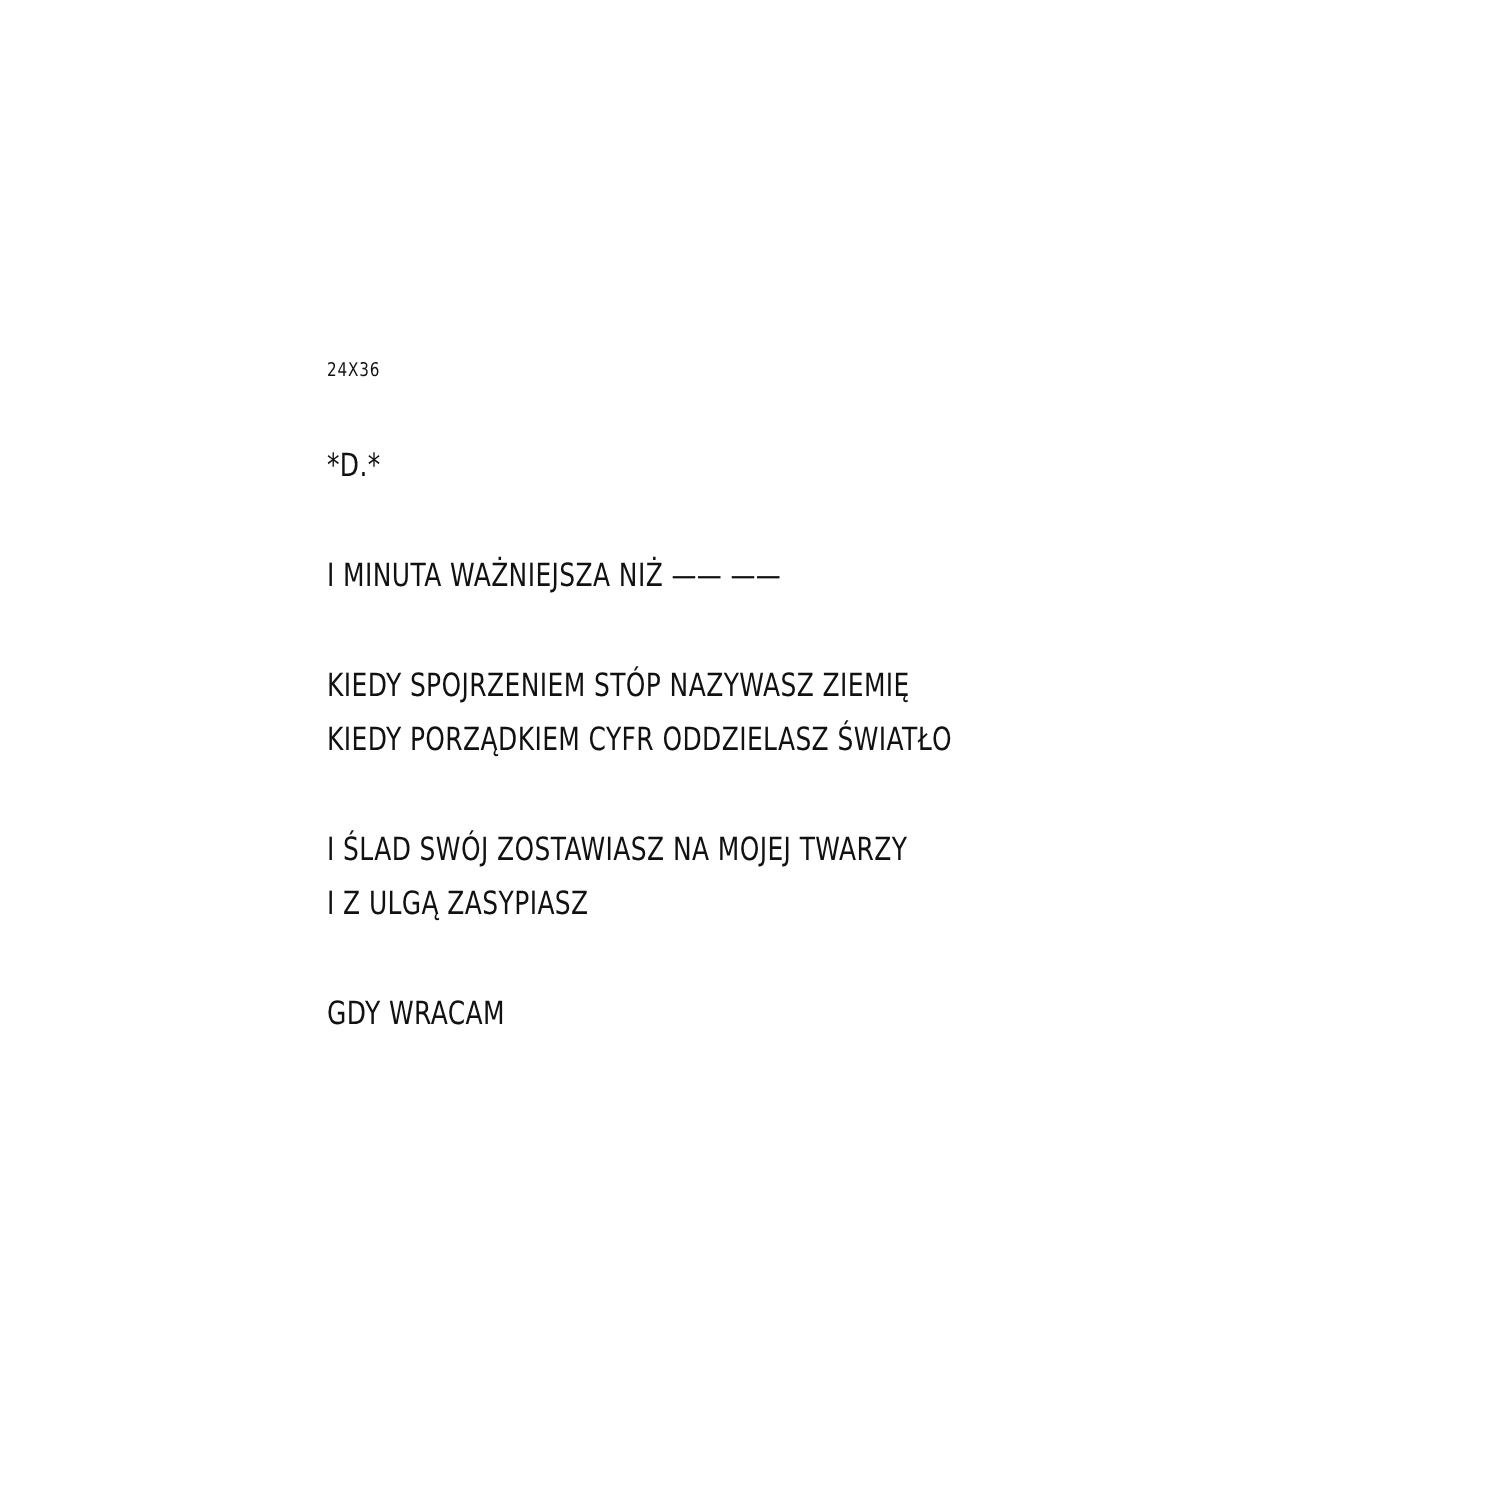24X36
*D.*
I MINUTA WAŻNIEJSZA NIŻ —— ——
KIEDY SPOJRZENIEM STÓP NAZYWASZ ZIEMIĘ
KIEDY PORZĄDKIEM CYFR ODDZIELASZ ŚWIATŁO
I ŚLAD SWÓJ ZOSTAWIASZ NA MOJEJ TWARZY
I Z ULGĄ ZASYPIASZ
GDY WRACAM